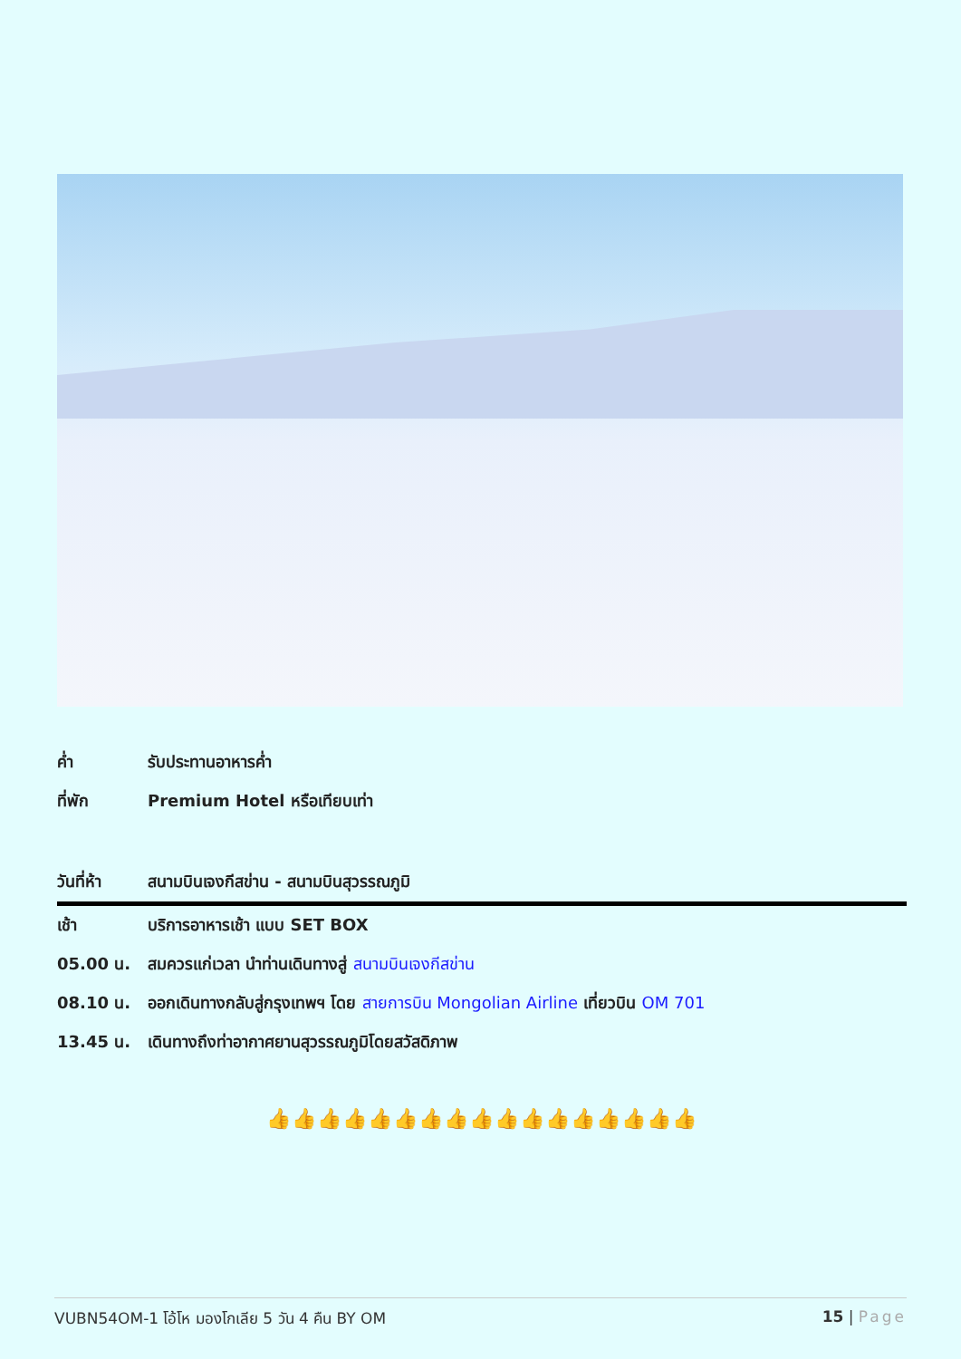| ค่ำ | รับประทานอาหารค่ำ |
| ที่พัก | Premium Hotel หรือเทียบเท่า |
| วันที่ห้า | สนามบินเจงกีสข่าน - สนามบินสุวรรณภูมิ |
| เช้า | บริการอาหารเช้า แบบ SET BOX |
| 05.00 น. | สมควรแก่เวลา นำท่านเดินทางสู่ สนามบินเจงกีสข่าน |
| 08.10 น. | ออกเดินทางกลับสู่กรุงเทพฯ โดย สายการบิน Mongolian Airline เที่ยวบิน OM 701 |
| 13.45 น. | เดินทางถึงท่าอากาศยานสุวรรณภูมิโดยสวัสดิภาพ |
👍👍👍👍👍👍👍👍👍👍👍👍👍👍👍👍👍
VUBN54OM-1 โอ้โห มองโกเลีย 5 วัน 4 คืน BY OM 15 | Page